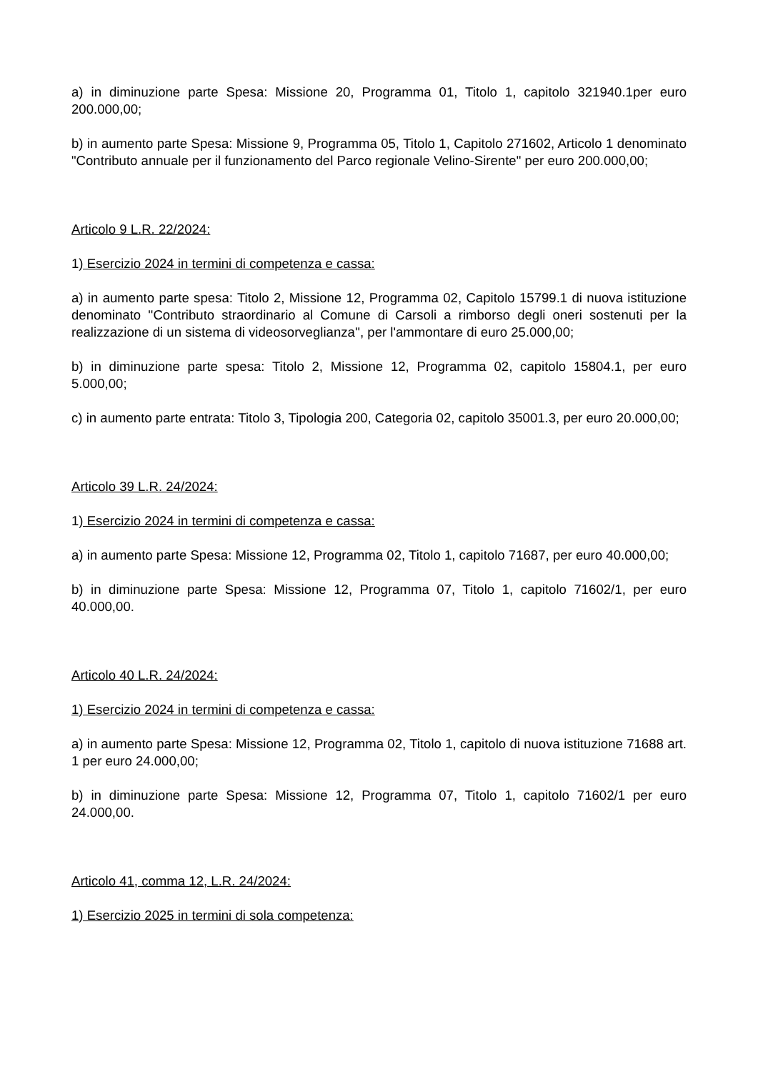a) in diminuzione parte Spesa: Missione 20, Programma 01, Titolo 1, capitolo 321940.1per euro 200.000,00;
b) in aumento parte Spesa: Missione 9, Programma 05, Titolo 1, Capitolo 271602, Articolo 1 denominato "Contributo annuale per il funzionamento del Parco regionale Velino-Sirente" per euro 200.000,00;
Articolo 9 L.R. 22/2024:
1) Esercizio 2024 in termini di competenza e cassa:
a) in aumento parte spesa: Titolo 2, Missione 12, Programma 02, Capitolo 15799.1 di nuova istituzione denominato ''Contributo straordinario al Comune di Carsoli a rimborso degli oneri sostenuti per la realizzazione di un sistema di videosorveglianza'', per l'ammontare di euro 25.000,00;
b) in diminuzione parte spesa: Titolo 2, Missione 12, Programma 02, capitolo 15804.1, per euro 5.000,00;
c) in aumento parte entrata: Titolo 3, Tipologia 200, Categoria 02, capitolo 35001.3, per euro 20.000,00;
Articolo 39 L.R. 24/2024:
1) Esercizio 2024 in termini di competenza e cassa:
a) in aumento parte Spesa: Missione 12, Programma 02, Titolo 1, capitolo 71687, per euro 40.000,00;
b) in diminuzione parte Spesa: Missione 12, Programma 07, Titolo 1, capitolo 71602/1, per euro 40.000,00.
Articolo 40 L.R. 24/2024:
1) Esercizio 2024 in termini di competenza e cassa:
a) in aumento parte Spesa: Missione 12, Programma 02, Titolo 1, capitolo di nuova istituzione 71688 art. 1 per euro 24.000,00;
b) in diminuzione parte Spesa: Missione 12, Programma 07, Titolo 1, capitolo 71602/1 per euro 24.000,00.
Articolo 41, comma 12, L.R. 24/2024:
1) Esercizio 2025 in termini di sola competenza: